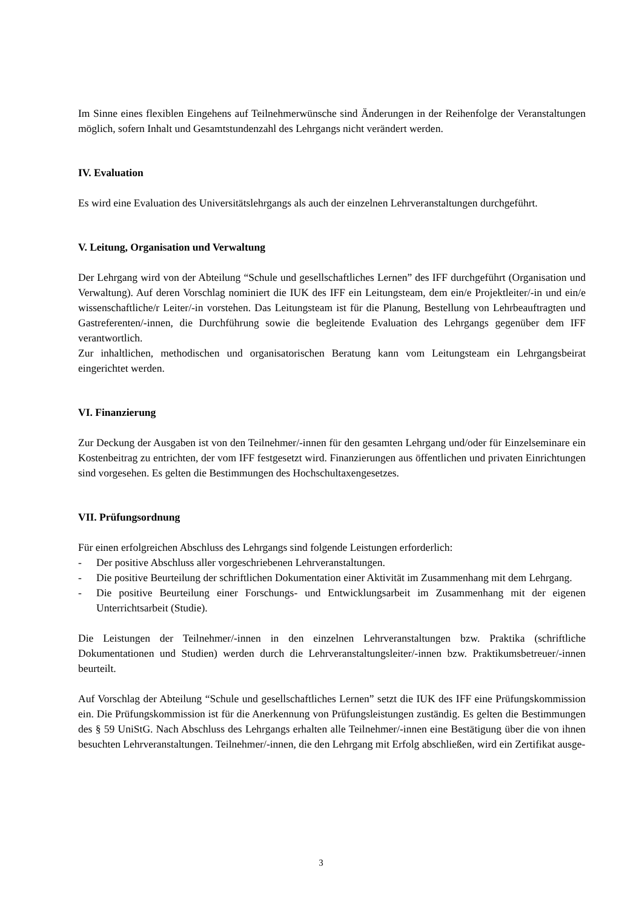Im Sinne eines flexiblen Eingehens auf Teilnehmerwünsche sind Änderungen in der Reihenfolge der Veranstaltungen möglich, sofern Inhalt und Gesamtstundenzahl des Lehrgangs nicht verändert werden.
IV. Evaluation
Es wird eine Evaluation des Universitätslehrgangs als auch der einzelnen Lehrveranstaltungen durchgeführt.
V. Leitung, Organisation und Verwaltung
Der Lehrgang wird von der Abteilung “Schule und gesellschaftliches Lernen” des IFF durchgeführt (Organisation und Verwaltung). Auf deren Vorschlag nominiert die IUK des IFF ein Leitungsteam, dem ein/e Projektleiter/-in und ein/e wissenschaftliche/r Leiter/-in vorstehen. Das Leitungsteam ist für die Planung, Bestellung von Lehrbeauftragten und Gastreferenten/-innen, die Durchführung sowie die begleitende Evaluation des Lehrgangs gegenüber dem IFF verantwortlich.
Zur inhaltlichen, methodischen und organisatorischen Beratung kann vom Leitungsteam ein Lehrgangsbeirat eingerichtet werden.
VI. Finanzierung
Zur Deckung der Ausgaben ist von den Teilnehmer/-innen für den gesamten Lehrgang und/oder für Einzelseminare ein Kostenbeitrag zu entrichten, der vom IFF festgesetzt wird. Finanzierungen aus öffentlichen und privaten Einrichtungen sind vorgesehen. Es gelten die Bestimmungen des Hochschultaxengesetzes.
VII. Prüfungsordnung
Für einen erfolgreichen Abschluss des Lehrgangs sind folgende Leistungen erforderlich:
- Der positive Abschluss aller vorgeschriebenen Lehrveranstaltungen.
- Die positive Beurteilung der schriftlichen Dokumentation einer Aktivität im Zusammenhang mit dem Lehrgang.
- Die positive Beurteilung einer Forschungs- und Entwicklungsarbeit im Zusammenhang mit der eigenen Unterrichtsarbeit (Studie).
Die Leistungen der Teilnehmer/-innen in den einzelnen Lehrveranstaltungen bzw. Praktika (schriftliche Dokumentationen und Studien) werden durch die Lehrveranstaltungsleiter/-innen bzw. Praktikumsbetreuer/-innen beurteilt.
Auf Vorschlag der Abteilung “Schule und gesellschaftliches Lernen” setzt die IUK des IFF eine Prüfungskommission ein. Die Prüfungskommission ist für die Anerkennung von Prüfungsleistungen zuständig. Es gelten die Bestimmungen des § 59 UniStG. Nach Abschluss des Lehrgangs erhalten alle Teilnehmer/-innen eine Bestätigung über die von ihnen besuchten Lehrveranstaltungen. Teilnehmer/-innen, die den Lehrgang mit Erfolg abschließen, wird ein Zertifikat ausge-
3